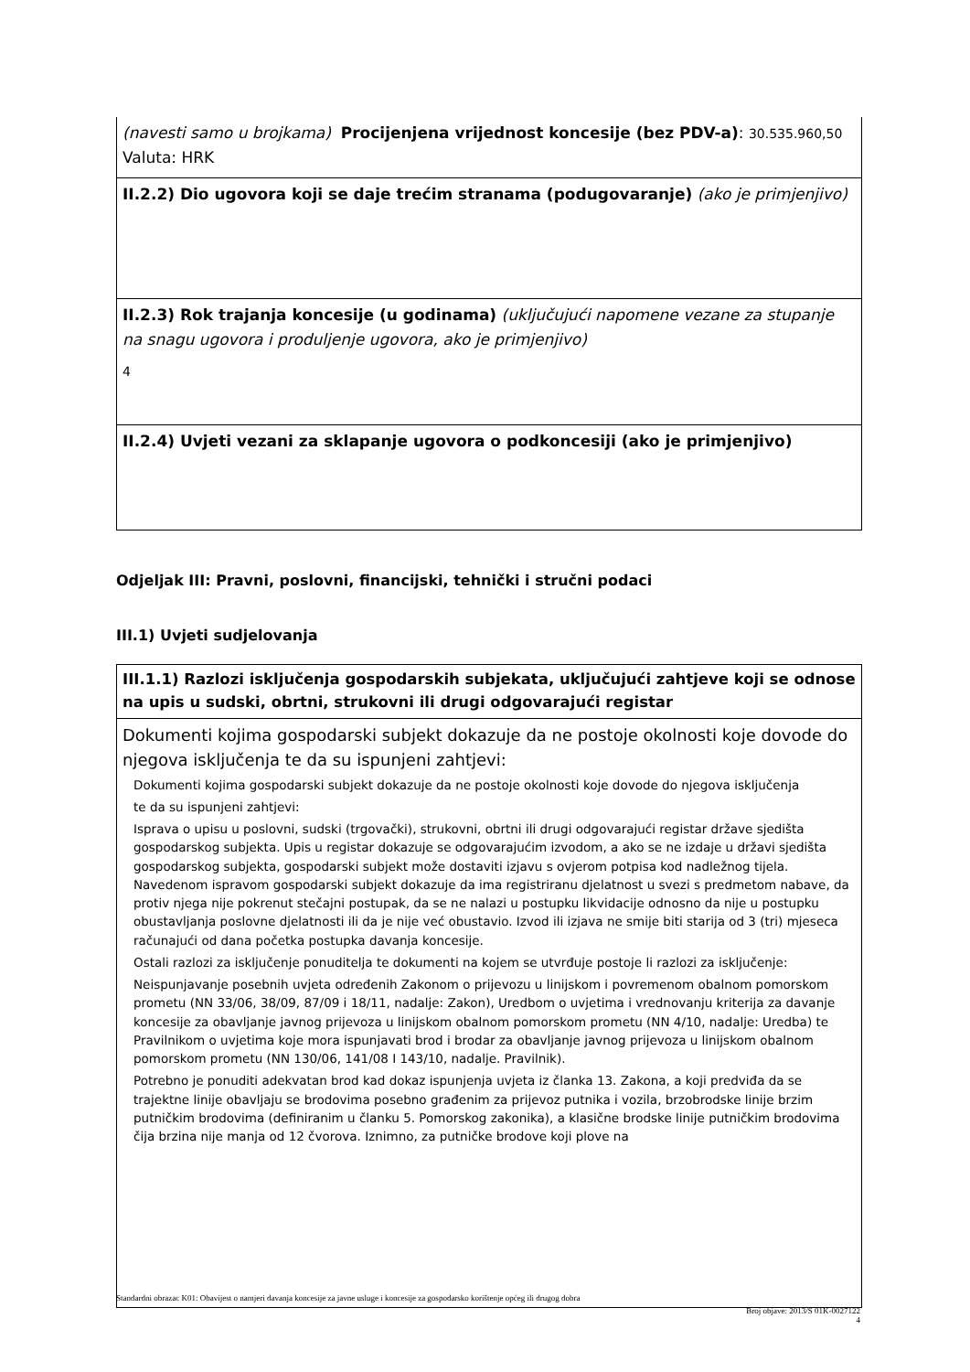(navesti samo u brojkama) Procijenjena vrijednost koncesije (bez PDV-a): 30.535.960,50
Valuta: HRK
II.2.2) Dio ugovora koji se daje trećim stranama (podugovaranje) (ako je primjenjivo)
II.2.3) Rok trajanja koncesije (u godinama) (uključujući napomene vezane za stupanje na snagu ugovora i produljenje ugovora, ako je primjenjivo)
4
II.2.4) Uvjeti vezani za sklapanje ugovora o podkoncesiji (ako je primjenjivo)
Odjeljak III: Pravni, poslovni, financijski, tehnički i stručni podaci
III.1) Uvjeti sudjelovanja
III.1.1) Razlozi isključenja gospodarskih subjekata, uključujući zahtjeve koji se odnose na upis u sudski, obrtni, strukovni ili drugi odgovarajući registar
Dokumenti kojima gospodarski subjekt dokazuje da ne postoje okolnosti koje dovode do njegova isključenja te da su ispunjeni zahtjevi:
Dokumenti kojima gospodarski subjekt dokazuje da ne postoje okolnosti koje dovode do njegova isključenja
te da su ispunjeni zahtjevi:
Isprava o upisu u poslovni, sudski (trgovački), strukovni, obrtni ili drugi odgovarajući registar države sjedišta gospodarskog subjekta. Upis u registar dokazuje se odgovarajućim izvodom, a ako se ne izdaje u državi sjedišta gospodarskog subjekta, gospodarski subjekt može dostaviti izjavu s ovjerom potpisa kod nadležnog tijela. Navedenom ispravom gospodarski subjekt dokazuje da ima registriranu djelatnost u svezi s predmetom nabave, da protiv njega nije pokrenut stečajni postupak, da se ne nalazi u postupku likvidacije odnosno da nije u postupku obustavljanja poslovne djelatnosti ili da je nije već obustavio. Izvod ili izjava ne smije biti starija od 3 (tri) mjeseca računajući od dana početka postupka davanja koncesije.
Ostali razlozi za isključenje ponuditelja te dokumenti na kojem se utvrđuje postoje li razlozi za isključenje:
Neispunjavanje posebnih uvjeta određenih Zakonom o prijevozu u linijskom i povremenom obalnom pomorskom prometu (NN 33/06, 38/09, 87/09 i 18/11, nadalje: Zakon), Uredbom o uvjetima i vrednovanju kriterija za davanje koncesije za obavljanje javnog prijevoza u linijskom obalnom pomorskom prometu (NN 4/10, nadalje: Uredba) te Pravilnikom o uvjetima koje mora ispunjavati brod i brodar za obavljanje javnog prijevoza u linijskom obalnom pomorskom prometu (NN 130/06, 141/08 I 143/10, nadalje. Pravilnik).
Potrebno je ponuditi adekvatan brod kad dokaz ispunjenja uvjeta iz članka 13. Zakona, a koji predviđa da se trajektne linije obavljaju se brodovima posebno građenim za prijevoz putnika i vozila, brzobrodske linije brzim putničkim brodovima (definiranim u članku 5. Pomorskog zakonika), a klasične brodske linije putničkim brodovima čija brzina nije manja od 12 čvorova. Iznimno, za putničke brodove koji plove na
Standardni obrazac K01: Obavijest o namjeri davanja koncesije za javne usluge i koncesije za gospodarsko korištenje općeg ili drugog dobra
Broj objave: 2013/S 01K-0027122
4